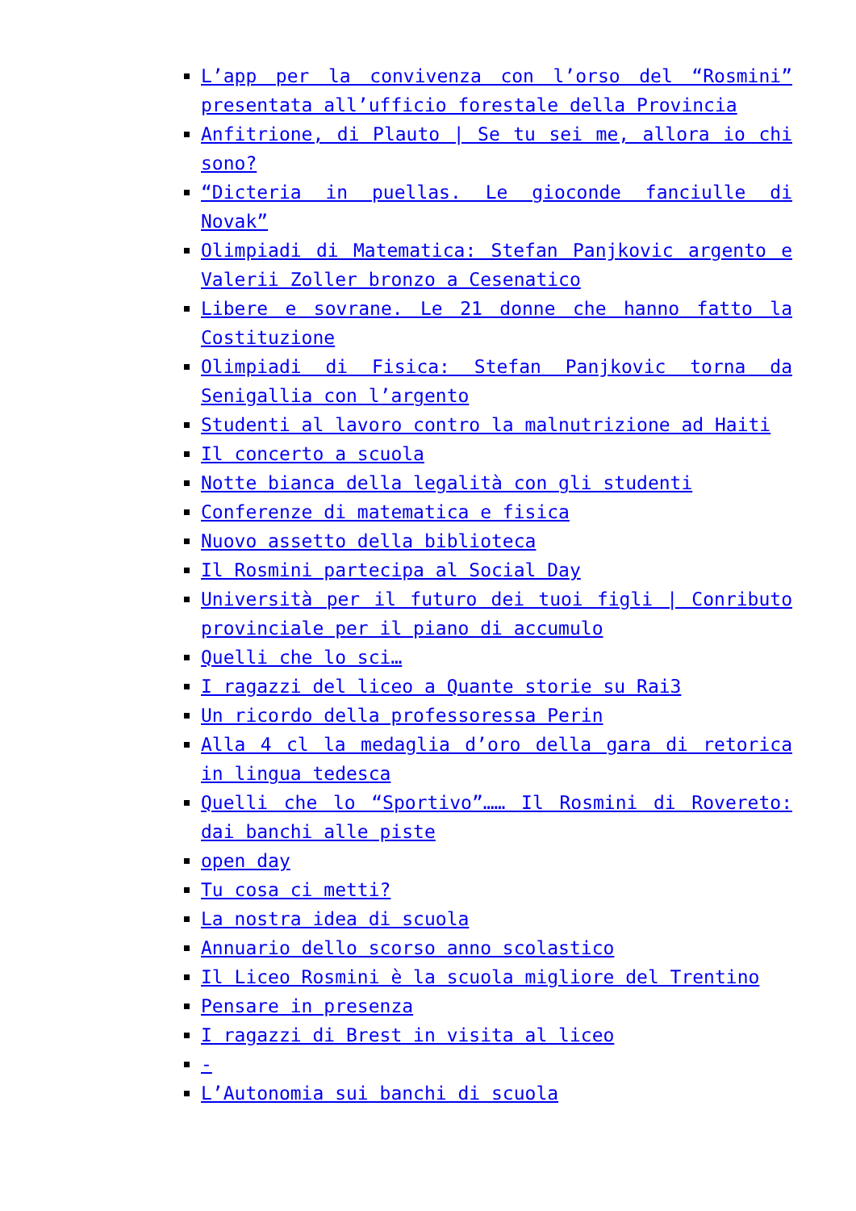L’app per la convivenza con l’orso del “Rosmini” presentata all’ufficio forestale della Provincia
Anfitrione, di Plauto | Se tu sei me, allora io chi sono?
“Dicteria in puellas. Le gioconde fanciulle di Novak”
Olimpiadi di Matematica: Stefan Panjkovic argento e Valerii Zoller bronzo a Cesenatico
Libere e sovrane. Le 21 donne che hanno fatto la Costituzione
Olimpiadi di Fisica: Stefan Panjkovic torna da Senigallia con l’argento
Studenti al lavoro contro la malnutrizione ad Haiti
Il concerto a scuola
Notte bianca della legalità con gli studenti
Conferenze di matematica e fisica
Nuovo assetto della biblioteca
Il Rosmini partecipa al Social Day
Università per il futuro dei tuoi figli | Conributo provinciale per il piano di accumulo
Quelli che lo sci…
I ragazzi del liceo a Quante storie su Rai3
Un ricordo della professoressa Perin
Alla 4 cl la medaglia d’oro della gara di retorica in lingua tedesca
Quelli che lo “Sportivo”…… Il Rosmini di Rovereto: dai banchi alle piste
open day
Tu cosa ci metti?
La nostra idea di scuola
Annuario dello scorso anno scolastico
Il Liceo Rosmini è la scuola migliore del Trentino
Pensare in presenza
I ragazzi di Brest in visita al liceo
-
L’Autonomia sui banchi di scuola